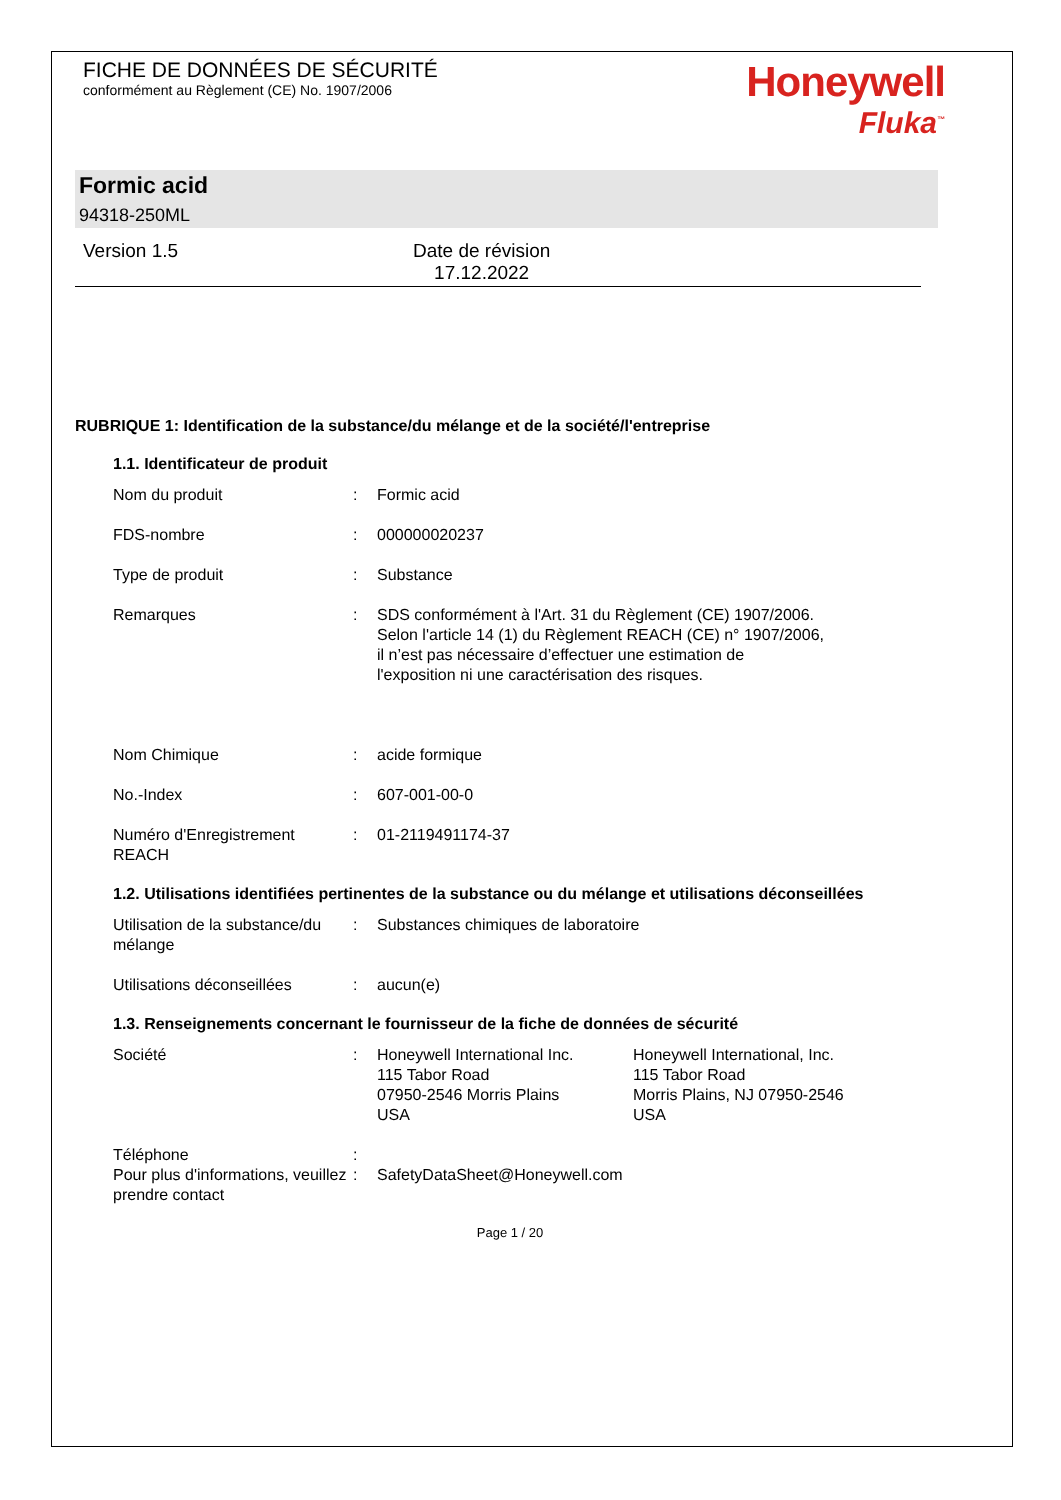FICHE DE DONNÉES DE SÉCURITÉ
conformément au Règlement (CE) No. 1907/2006
Honeywell
Fluka<sup>™</sup>
Formic acid
94318-250ML
Version 1.5 Date de révision
17.12.2022
RUBRIQUE 1: Identification de la substance/du mélange et de la société/l'entreprise
1.1. Identificateur de produit
Nom du produit : Formic acid
FDS-nombre : 000000020237
Type de produit : Substance
Remarques : SDS conformément à l'Art. 31 du Règlement (CE) 1907/2006.
Selon l'article 14 (1) du Règlement REACH (CE) n° 1907/2006,
il n’est pas nécessaire d’effectuer une estimation de
l'exposition ni une caractérisation des risques.
Nom Chimique : acide formique
No.-Index : 607-001-00-0
Numéro d'Enregistrement REACH
: 01-2119491174-37
1.2. Utilisations identifiées pertinentes de la substance ou du mélange et utilisations déconseillées
Utilisation de la substance/du mélange
: Substances chimiques de laboratoire
Utilisations déconseillées
: aucun(e)
1.3. Renseignements concernant le fournisseur de la fiche de données de sécurité
Société : Honeywell International Inc.
115 Tabor Road
07950-2546 Morris Plains
USA
Honeywell International, Inc.
115 Tabor Road
Morris Plains, NJ 07950-2546
USA
Téléphone :
Pour plus d'informations, veuillez prendre contact
: SafetyDataSheet@Honeywell.com
Page 1 / 20